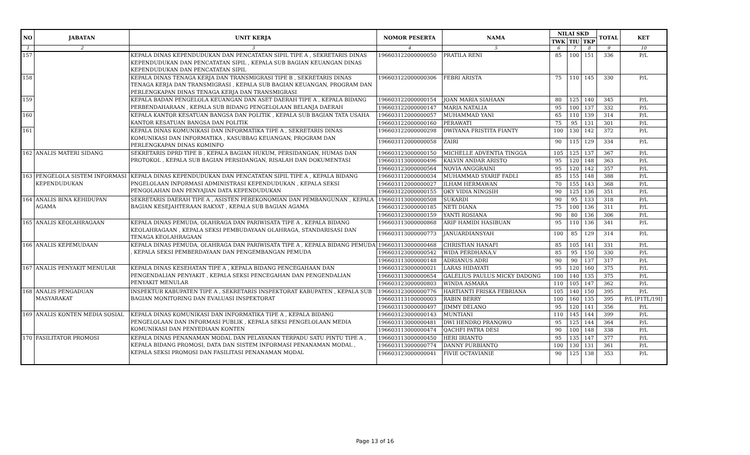| NO | JABATAN | UNIT KERJA | NOMOR PESERTA | NAMA | NILAI SKD | | | TOTAL | KET |
| --- | --- | --- | --- | --- | --- | --- | --- | --- | --- |
| | | | | | TWK | TIU | TKP | | |
| 1 | 2 | 3 | 4 | 5 | 6 | 7 | 8 | 9 | 10 |
| 157 | | KEPALA DINAS KEPENDUDUKAN DAN PENCATATAN SIPIL TIPE A , SEKRETARIS DINAS KEPENDUDUKAN DAN PENCATATAN SIPIL , KEPALA SUB BAGIAN KEUANGAN DINAS KEPENDUDUKAN DAN PENCATATAN SIPIL | 196603122000000050 | PRATILA RENI | 85 | 100 | 151 | 336 | P/L |
| 158 | | KEPALA DINAS TENAGA KERJA DAN TRANSMIGRASI TIPE B , SEKRETARIS DINAS TENAGA KERJA DAN TRANSMIGRASI , KEPALA SUB BAGIAN KEUANGAN, PROGRAM DAN PERLENGKAPAN DINAS TENAGA KERJA DAN TRANSMIGRASI | 196603122000000306 | FEBRI ARISTA | 75 | 110 | 145 | 330 | P/L |
| 159 | | KEPALA BADAN PENGELOLA KEUANGAN DAN ASET DAERAH TIPE A , KEPALA BIDANG PERBENDAHARAAN , KEPALA SUB BIDANG PENGELOLAAN BELANJA DAERAH | 196603122000000154 | JOAN MARIA SIAHAAN | 80 | 125 | 140 | 345 | P/L |
| | | | 196603122000000147 | MARIA NATALIA | 95 | 100 | 137 | 332 | P/L |
| 160 | | KEPALA KANTOR KESATUAN BANGSA DAN POLITIK , KEPALA SUB BAGIAN TATA USAHA KANTOR KESATUAN BANGSA DAN POLITIK | 196603112000000057 | MUHAMMAD YANI | 65 | 110 | 139 | 314 | P/L |
| | | | 196603122000000160 | PERAWATI | 75 | 95 | 131 | 301 | P/L |
| 161 | | KEPALA DINAS KOMUNIKASI DAN INFORMATIKA TIPE A , SEKRETARIS DINAS KOMUNIKASI DAN INFORMATIKA , KASUBBAG KEUANGAN, PROGRAM DAN PERLENGKAPAN DINAS KOMINFO | 196603122000000298 | DWIYANA FRISTITA FIANTY | 100 | 130 | 142 | 372 | P/L |
| | | | 196603112000000058 | ZAIRI | 90 | 115 | 129 | 334 | P/L |
| 162 | ANALIS MATERI SIDANG | SEKRETARIS DPRD TIPE B , KEPALA BAGIAN HUKUM, PERSIDANGAN, HUMAS DAN PROTOKOL , KEPALA SUB BAGIAN PERSIDANGAN, RISALAH DAN DOKUMENTASI | 196603123000000150 | MICHELLE ADVENTIA TINGGA | 105 | 125 | 137 | 367 | P/L |
| | | | 196603113000000496 | KALVIN ANDAR ARISTO | 95 | 120 | 148 | 363 | P/L |
| | | | 196603123000000564 | NOVIA ANGGRAINI | 95 | 120 | 142 | 357 | P/L |
| 163 | PENGELOLA SISTEM INFORMASI KEPENDUDUKAN | KEPALA DINAS KEPENDUDUKAN DAN PENCATATAN SIPIL TIPE A , KEPALA BIDANG PNGELOLAAN INFORMASI ADMINISTRASI KEPENDUDUKAN , KEPALA SEKSI PENGOLAHAN DAN PENYAJIAN DATA KEPENDUDUKAN | 196603112000000034 | MUHAMMAD SYARIF FADLI | 85 | 155 | 148 | 388 | P/L |
| | | | 196603112000000027 | ILHAM HERMAWAN | 70 | 155 | 143 | 368 | P/L |
| | | | 196603122000000155 | OKY VIDIA NINGSIH | 90 | 125 | 136 | 351 | P/L |
| 164 | ANALIS BINA KEHIDUPAN AGAMA | SEKRETARIS DAERAH TIPE A , ASISTEN PEREKONOMIAN DAN PEMBANGUNAN , KEPALA BAGIAN KESEJAHTERAAN RAKYAT , KEPALA SUB BAGIAN AGAMA | 196603113000000508 | SUKARDI | 90 | 95 | 133 | 318 | P/L |
| | | | 196603123000000185 | NETI DIANA | 75 | 100 | 136 | 311 | P/L |
| | | | 196603123000000159 | YANTI ROSIANA | 90 | 80 | 136 | 306 | P/L |
| 165 | ANALIS KEOLAHRAGAAN | KEPALA DINAS PEMUDA, OLAHRAGA DAN PARIWISATA TIPE A , KEPALA BIDANG KEOLAHRAGAAN , KEPALA SEKSI PEMBUDAYAAN OLAHRAGA, STANDARISASI DAN TENAGA KEOLAHRAGAAN | 196603113000000868 | ARIF HAMIDI HASIBUAN | 95 | 110 | 136 | 341 | P/L |
| | | | 196603113000000773 | JANUARDIANSYAH | 100 | 85 | 129 | 314 | P/L |
| 166 | ANALIS KEPEMUDAAN | KEPALA DINAS PEMUDA, OLAHRAGA DAN PARIWISATA TIPE A , KEPALA BIDANG PEMUDA , KEPALA SEKSI PEMBERDAYAAN DAN PENGEMBANGAN PEMUDA | 196603113000000468 | CHRISTIAN HANAFI | 85 | 105 | 141 | 331 | P/L |
| | | | 196603123000000542 | WIDA PERDHANA.V | 85 | 95 | 150 | 330 | P/L |
| | | | 196603113000000148 | ADRIANUS ADRI | 90 | 90 | 137 | 317 | P/L |
| 167 | ANALIS PENYAKIT MENULAR | KEPALA DINAS KESEHATAN TIPE A , KEPALA BIDANG PENCEGAHAAN DAN PENGENDALIAN PENYAKIT , KEPALA SEKSI PENCEGAHAN DAN PENGENDALIAN PENYAKIT MENULAR | 196603123000000021 | LARAS HIDAYATI | 95 | 120 | 160 | 375 | P/L |
| | | | 196603113000000654 | GALELIUS PAULUS MICKY DADONG | 100 | 140 | 135 | 375 | P/L |
| | | | 196603123000000803 | WINDA ASMARA | 110 | 105 | 147 | 362 | P/L |
| 168 | ANALIS PENGADUAN MASYARAKAT | INSPEKTUR KABUPATEN TIPE A , SEKRETARIS INSPEKTORAT KABUPATEN , KEPALA SUB BAGIAN MONITORING DAN EVALUASI INSPEKTORAT | 196603123000000776 | HARTIANTI FRISKA FEBRIANA | 105 | 140 | 150 | 395 | P/L |
| | | | 196603113100000003 | RABIN BERRY | 100 | 160 | 135 | 395 | P/L [P1TL/19I] |
| | | | 196603113000000497 | JIMMY DELANO | 95 | 120 | 141 | 356 | P/L |
| 169 | ANALIS KONTEN MEDIA SOSIAL | KEPALA DINAS KOMUNIKASI DAN INFORMATIKA TIPE A , KEPALA BIDANG PENGELOLAAN DAN INFORMASI PUBLIK , KEPALA SEKSI PENGELOLAAN MEDIA KOMUNIKASI DAN PENYEDIAAN KONTEN | 196603123000000143 | MUNTIANI | 110 | 145 | 144 | 399 | P/L |
| | | | 196603113000000481 | DWI HENDRO PRANOWO | 95 | 125 | 144 | 364 | P/L |
| | | | 196603113000000474 | QACHFI PATRA DESI | 90 | 100 | 148 | 338 | P/L |
| 170 | FASILITATOR PROMOSI | KEPALA DINAS PENANAMAN MODAL DAN PELAYANAN TERPADU SATU PINTU TIPE A , KEPALA BIDANG PROMOSI, DATA DAN SISTEM INFORMASI PENANAMAN MODAL , KEPALA SEKSI PROMOSI DAN FASILITASI PENANAMAN MODAL | 196603113000000450 | HERI IRIANTO | 95 | 135 | 147 | 377 | P/L |
| | | | 196603113000000774 | DANNY PURBIANTO | 100 | 130 | 131 | 361 | P/L |
| | | | 196603123000000041 | FIVIE OCTAVIANIE | 90 | 125 | 138 | 353 | P/L |
Page 13 of 16